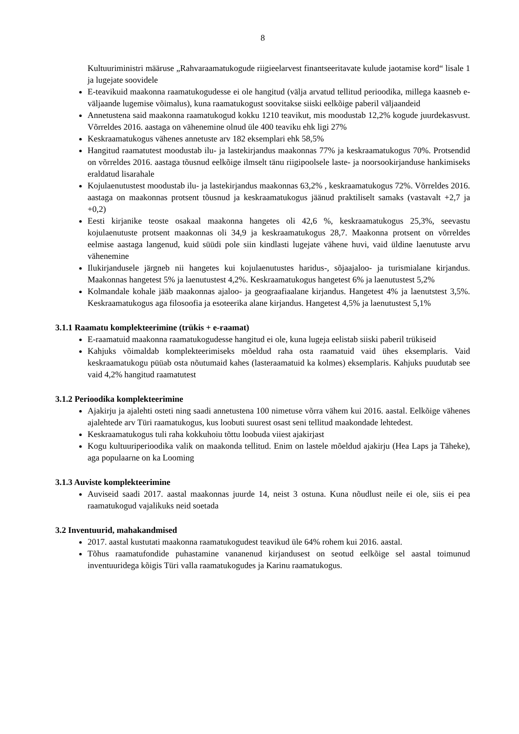8
Kultuuriministri määruse „Rahvaraamatukogude riigieelarvest finantseeritavate kulude jaotamise kord“ lisale 1 ja lugejate soovidele
E-teavikuid maakonna raamatukogudesse ei ole hangitud (välja arvatud tellitud perioodika, millega kaasneb e-väljaande lugemise võimalus), kuna raamatukogust soovitakse siiski eelkõige paberil väljaandeid
Annetustena said maakonna raamatukogud kokku 1210 teavikut, mis moodustab 12,2% kogude juurdekasvust. Võrreldes 2016. aastaga on vähenemine olnud üle 400 teaviku ehk ligi 27%
Keskraamatukogus vähenes annetuste arv 182 eksemplari ehk 58,5%
Hangitud raamatutest moodustab ilu- ja lastekirjandus maakonnas 77% ja keskraamatukogus 70%. Protsendid on võrreldes 2016. aastaga tõusnud eelkõige ilmselt tänu riigipoolsele laste- ja noorsookirjanduse hankimiseks eraldatud lisarahale
Kojulaenutustest moodustab ilu- ja lastekirjandus maakonnas 63,2% , keskraamatukogus 72%. Võrreldes 2016. aastaga on maakonnas protsent tõusnud ja keskraamatukogus jäänud praktiliselt samaks (vastavalt +2,7 ja +0,2)
Eesti kirjanike teoste osakaal maakonna hangetes oli 42,6 %, keskraamatukogus 25,3%, seevastu kojulaenutuste protsent maakonnas oli 34,9 ja keskraamatukogus 28,7. Maakonna protsent on võrreldes eelmise aastaga langenud, kuid süüdi pole siin kindlasti lugejate vähene huvi, vaid üldine laenutuste arvu vähenemine
Ilukirjandusele järgneb nii hangetes kui kojulaenutustes haridus-, sõjaajaloo- ja turismialane kirjandus. Maakonnas hangetest 5% ja laenutustest 4,2%. Keskraamatukogus hangetest 6% ja laenutustest 5,2%
Kolmandale kohale jääb maakonnas ajaloo- ja geograafiaalane kirjandus. Hangetest 4% ja laenutstest 3,5%. Keskraamatukogus aga filosoofia ja esoteerika alane kirjandus. Hangetest 4,5% ja laenutustest 5,1%
3.1.1 Raamatu komplekteerimine (trükis + e-raamat)
E-raamatuid maakonna raamatukogudesse hangitud ei ole, kuna lugeja eelistab siiski paberil trükiseid
Kahjuks võimaldab komplekteerimiseks mõeldud raha osta raamatuid vaid ühes eksemplaris. Vaid keskraamatukogu püüab osta nõutumaid kahes (lasteraamatuid ka kolmes) eksemplaris. Kahjuks puudutab see vaid 4,2% hangitud raamatutest
3.1.2 Perioodika komplekteerimine
Ajakirju ja ajalehti osteti ning saadi annetustena 100 nimetuse võrra vähem kui 2016. aastal. Eelkõige vähenes ajalehtede arv Türi raamatukogus, kus loobuti suurest osast seni tellitud maakondade lehtedest.
Keskraamatukogus tuli raha kokkuhoiu tõttu loobuda viiest ajakirjast
Kogu kultuuriperioodika valik on maakonda tellitud. Enim on lastele mõeldud ajakirju (Hea Laps ja Täheke), aga populaarne on ka Looming
3.1.3 Auviste komplekteerimine
Auviseid saadi 2017. aastal maakonnas juurde 14, neist 3 ostuna. Kuna nõudlust neile ei ole, siis ei pea raamatukogud vajalikuks neid soetada
3.2 Inventuurid, mahakandmised
2017. aastal kustutati maakonna raamatukogudest teavikud üle 64% rohem kui 2016. aastal.
Tõhus raamatufondide puhastamine vananenud kirjandusest on seotud eelkõige sel aastal toimunud inventuuridega kõigis Türi valla raamatukogudes ja Karinu raamatukogus.